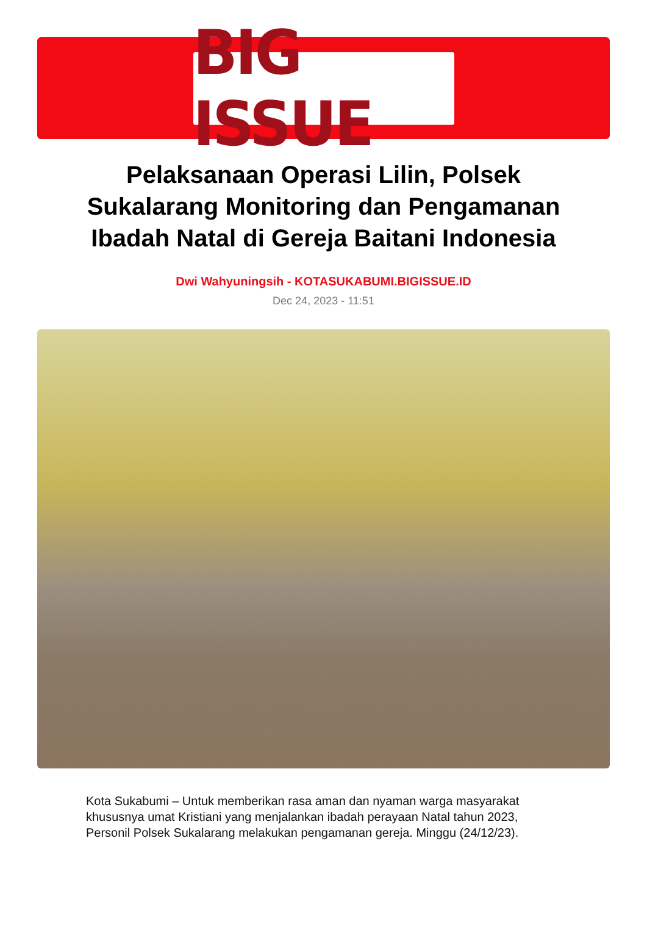BIG ISSUE
Pelaksanaan Operasi Lilin, Polsek Sukalarang Monitoring dan Pengamanan Ibadah Natal di Gereja Baitani Indonesia
Dwi Wahyuningsih - KOTASUKABUMI.BIGISSUE.ID
Dec 24, 2023 - 11:51
Kota Sukabumi – Untuk memberikan rasa aman dan nyaman warga masyarakat khususnya umat Kristiani yang menjalankan ibadah perayaan Natal tahun 2023, Personil Polsek Sukalarang melakukan pengamanan gereja. Minggu (24/12/23).